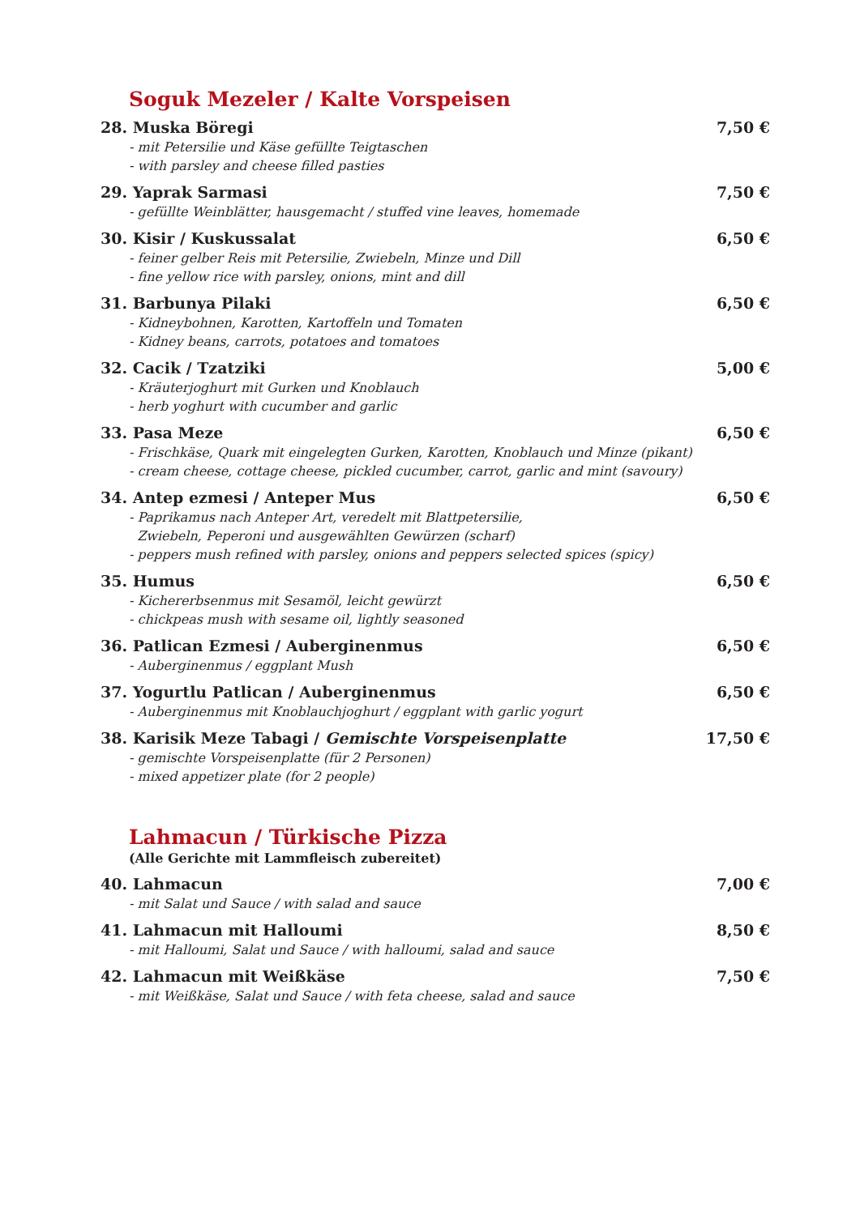Soguk Mezeler / Kalte Vorspeisen
28. Muska Böregi 7,50 €
- mit Petersilie und Käse gefüllte Teigtaschen
- with parsley and cheese filled pasties
29. Yaprak Sarmasi 7,50 €
- gefüllte Weinblätter, hausgemacht / stuffed vine leaves, homemade
30. Kisir / Kuskussalat 6,50 €
- feiner gelber Reis mit Petersilie, Zwiebeln, Minze und Dill
- fine yellow rice with parsley, onions, mint and dill
31. Barbunya Pilaki 6,50 €
- Kidneybohnen, Karotten, Kartoffeln und Tomaten
- Kidney beans, carrots, potatoes and tomatoes
32. Cacik / Tzatziki 5,00 €
- Kräuterjoghurt mit Gurken und Knoblauch
- herb yoghurt with cucumber and garlic
33. Pasa Meze 6,50 €
- Frischkäse, Quark mit eingelegten Gurken, Karotten, Knoblauch und Minze (pikant)
- cream cheese, cottage cheese, pickled cucumber, carrot, garlic and mint (savoury)
34. Antep ezmesi / Anteper Mus 6,50 €
- Paprikamus nach Anteper Art, veredelt mit Blattpetersilie,
Zwiebeln, Peperoni und ausgewählten Gewürzen (scharf)
- peppers mush refined with parsley, onions and peppers selected spices (spicy)
35. Humus 6,50 €
- Kichererbsenmus mit Sesamöl, leicht gewürzt
- chickpeas mush with sesame oil, lightly seasoned
36. Patlican Ezmesi / Auberginenmus 6,50 €
- Auberginenmus / eggplant Mush
37. Yogurtlu Patlican / Auberginenmus 6,50 €
- Auberginenmus mit Knoblauchjoghurt / eggplant with garlic yogurt
38. Karisik Meze Tabagi / Gemischte Vorspeisenplatte 17,50 €
- gemischte Vorspeisenplatte (für 2 Personen)
- mixed appetizer plate (for 2 people)
Lahmacun / Türkische Pizza
(Alle Gerichte mit Lammfleisch zubereitet)
40. Lahmacun 7,00 €
- mit Salat und Sauce / with salad and sauce
41. Lahmacun mit Halloumi 8,50 €
- mit Halloumi, Salat und Sauce / with halloumi, salad and sauce
42. Lahmacun mit Weißkäse 7,50 €
- mit Weißkäse, Salat und Sauce / with feta cheese, salad and sauce